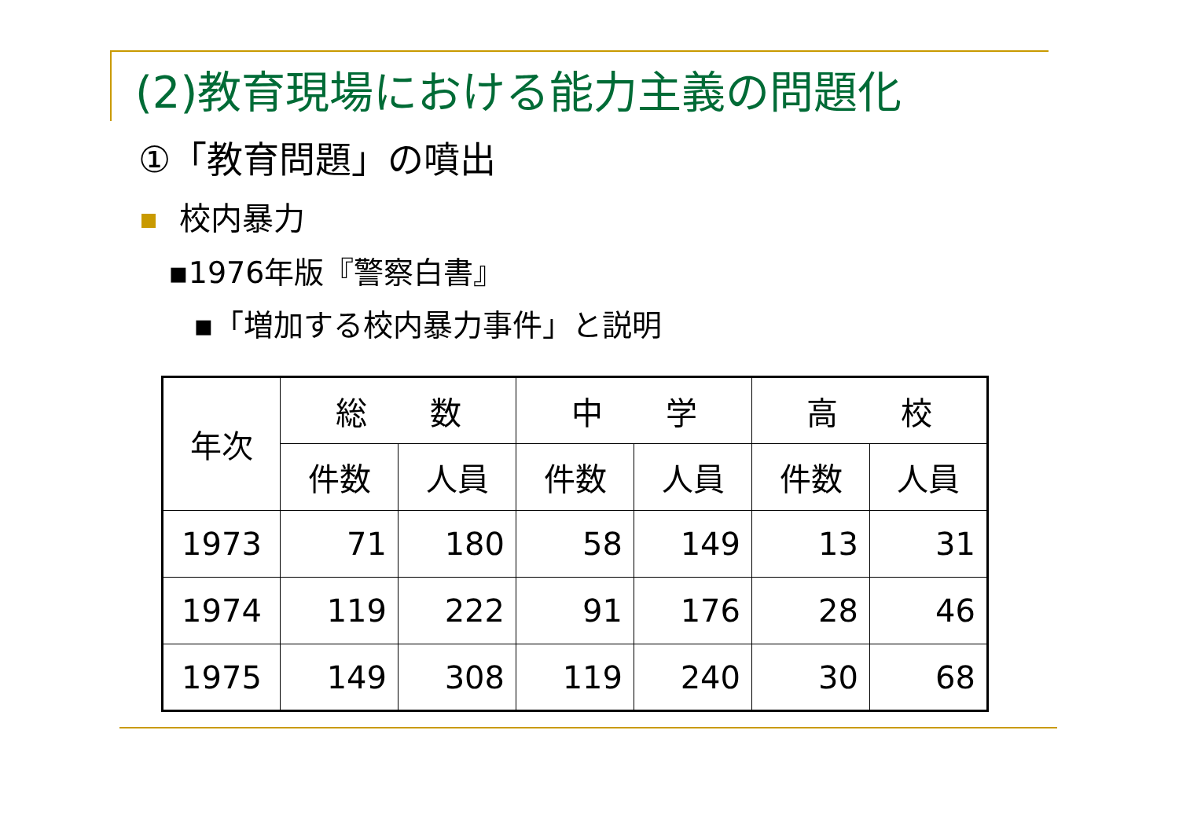(2)教育現場における能力主義の問題化
①「教育問題」の噴出
校内暴力
▪1976年版『警察白書』
▪「増加する校内暴力事件」と説明
| 年次 | 総 数 | | 中 学 | | 高 校 | |
| --- | --- | --- | --- | --- | --- | --- |
| | 件数 | 人員 | 件数 | 人員 | 件数 | 人員 |
| 1973 | 71 | 180 | 58 | 149 | 13 | 31 |
| 1974 | 119 | 222 | 91 | 176 | 28 | 46 |
| 1975 | 149 | 308 | 119 | 240 | 30 | 68 |